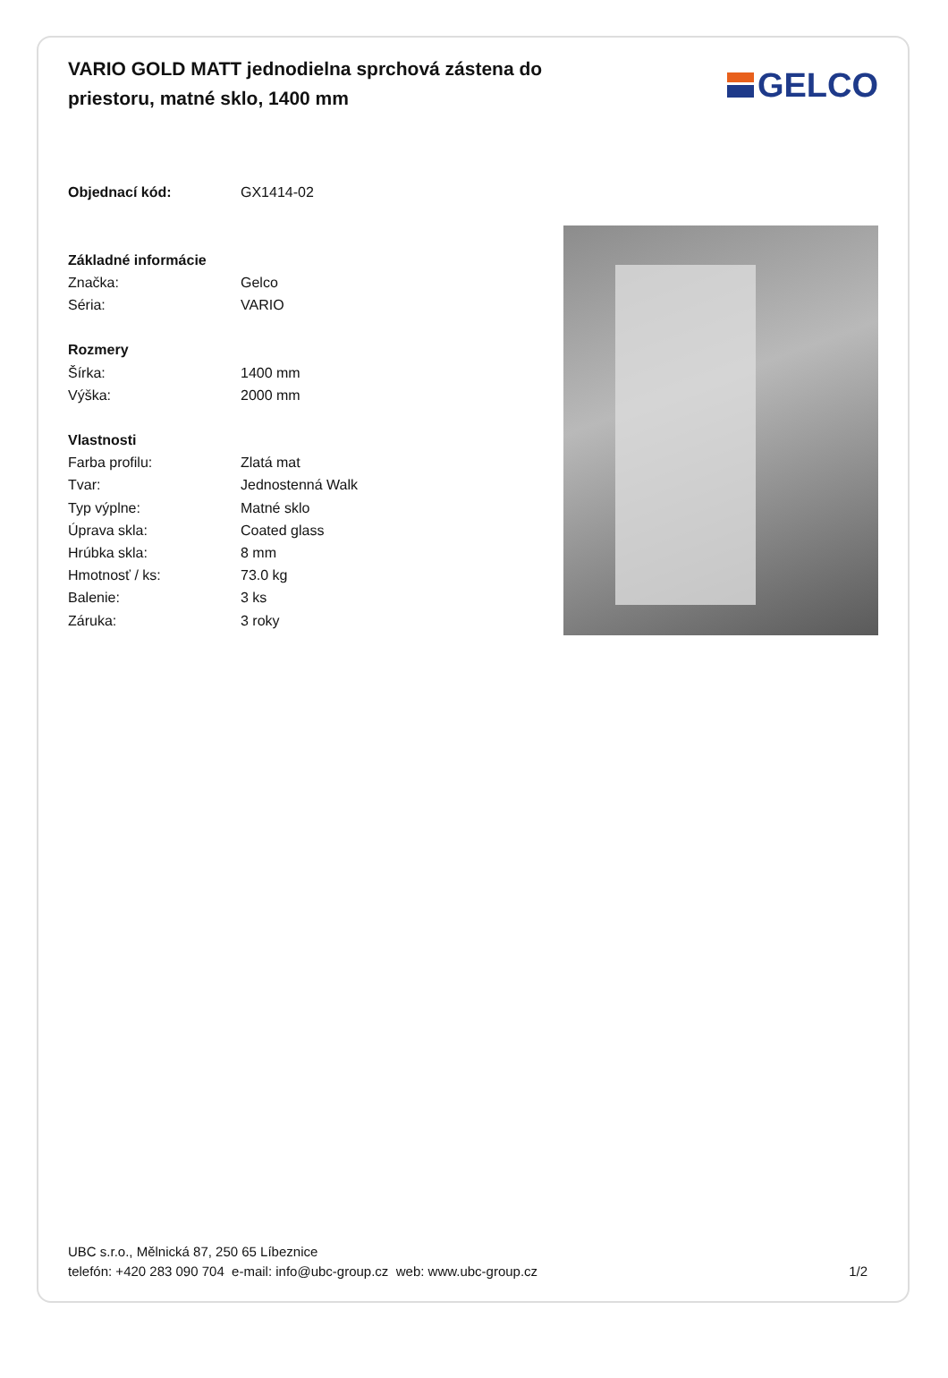VARIO GOLD MATT jednodielna sprchová zástena do priestoru, matné sklo, 1400 mm
GELCO
| Objednací kód: | GX1414-02 |
| Základné informácie | |
| Značka: | Gelco |
| Séria: | VARIO |
| Rozmery | |
| Šírka: | 1400 mm |
| Výška: | 2000 mm |
| Vlastnosti | |
| Farba profilu: | Zlatá mat |
| Tvar: | Jednostenná Walk |
| Typ výplne: | Matné sklo |
| Úprava skla: | Coated glass |
| Hrúbka skla: | 8 mm |
| Hmotnosť / ks: | 73.0 kg |
| Balenie: | 3 ks |
| Záruka: | 3 roky |
UBC s.r.o., Mělnická 87, 250 65 Líbeznice
telefón: +420 283 090 704 e-mail: info@ubc-group.cz web: www.ubc-group.cz
1/2